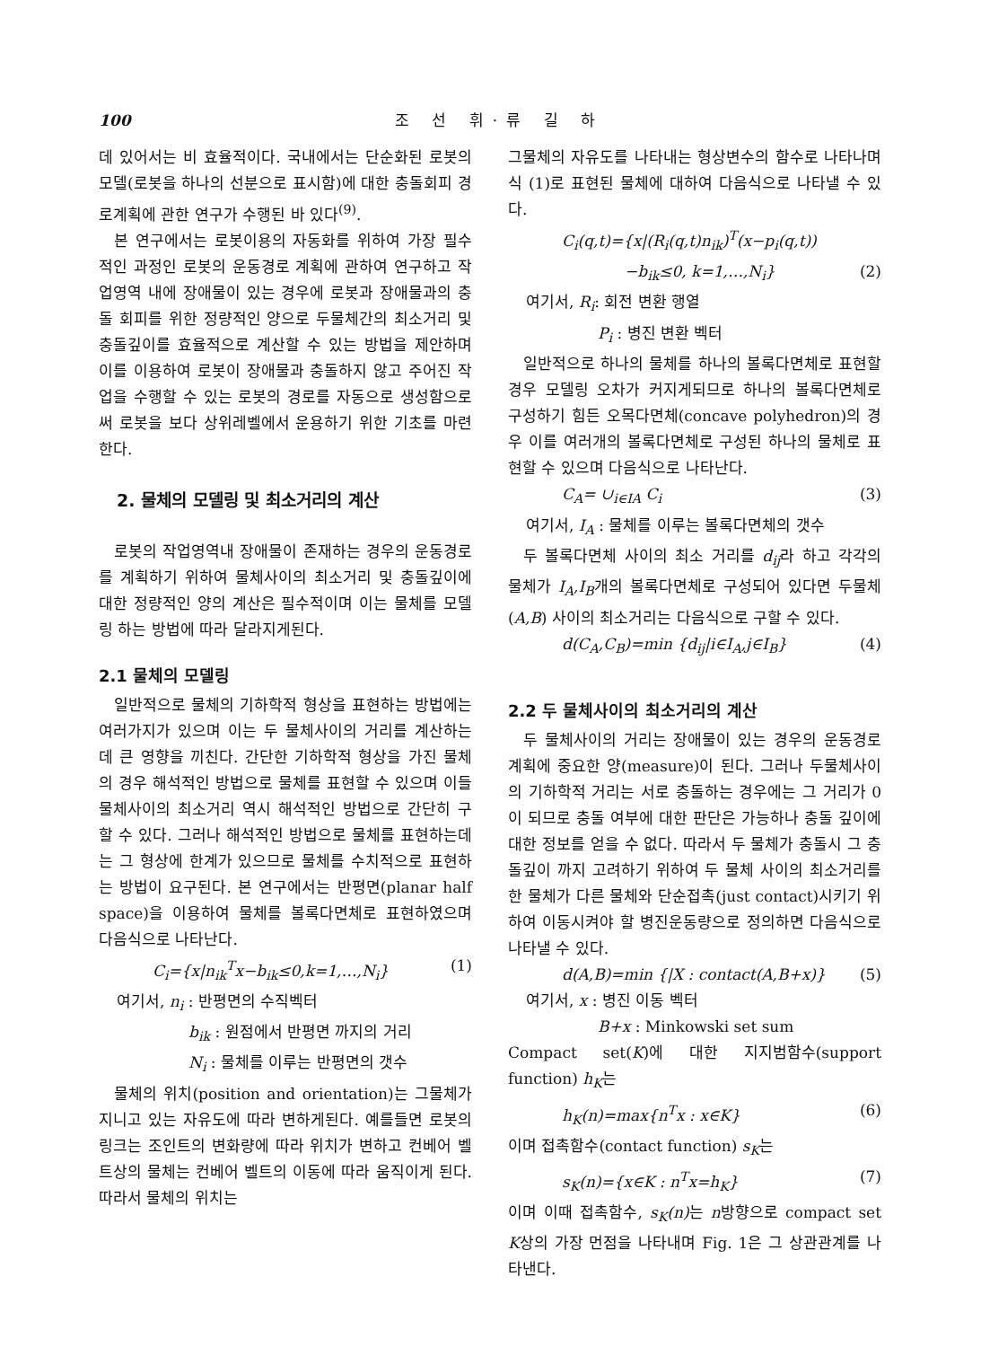100 조 선 휘·류 길 하
데 있어서는 비 효율적이다. 국내에서는 단순화된 로봇의 모델(로봇을 하나의 선분으로 표시함)에 대한 충돌회피 경로계획에 관한 연구가 수행된 바 있다<sup>(9)</sup>.
본 연구에서는 로봇이용의 자동화를 위하여 가장 필수적인 과정인 로봇의 운동경로 계획에 관하여 연구하고 작업영역 내에 장애물이 있는 경우에 로봇과 장애물과의 충돌 회피를 위한 정량적인 양으로 두물체간의 최소거리 및 충돌깊이를 효율적으로 계산할 수 있는 방법을 제안하며 이를 이용하여 로봇이 장애물과 충돌하지 않고 주어진 작업을 수행할 수 있는 로봇의 경로를 자동으로 생성함으로써 로봇을 보다 상위레벨에서 운용하기 위한 기초를 마련한다.
2. 물체의 모델링 및 최소거리의 계산
로봇의 작업영역내 장애물이 존재하는 경우의 운동경로를 계획하기 위하여 물체사이의 최소거리 및 충돌깊이에 대한 정량적인 양의 계산은 필수적이며 이는 물체를 모델링 하는 방법에 따라 달라지게된다.
2.1 물체의 모델링
일반적으로 물체의 기하학적 형상을 표현하는 방법에는 여러가지가 있으며 이는 두 물체사이의 거리를 계산하는데 큰 영향을 끼친다. 간단한 기하학적 형상을 가진 물체의 경우 해석적인 방법으로 물체를 표현할 수 있으며 이들 물체사이의 최소거리 역시 해석적인 방법으로 간단히 구할 수 있다. 그러나 해석적인 방법으로 물체를 표현하는데는 그 형상에 한계가 있으므로 물체를 수치적으로 표현하는 방법이 요구된다. 본 연구에서는 반평면(planar half space)을 이용하여 물체를 볼록다면체로 표현하였으며 다음식으로 나타난다.
C<sub>i</sub>={x|n<sub>ik</sub><sup>T</sup>x−b<sub>ik</sub>≤0,k=1,…,N<sub>i</sub>} (1)
여기서, n<sub>i</sub> : 반평면의 수직벡터
b<sub>ik</sub> : 원점에서 반평면 까지의 거리
N<sub>i</sub> : 물체를 이루는 반평면의 갯수
물체의 위치(position and orientation)는 그물체가 지니고 있는 자유도에 따라 변하게된다. 예를들면 로봇의 링크는 조인트의 변화량에 따라 위치가 변하고 컨베어 벨트상의 물체는 컨베어 벨트의 이동에 따라 움직이게 된다. 따라서 물체의 위치는
그물체의 자유도를 나타내는 형상변수의 함수로 나타나며 식 (1)로 표현된 물체에 대하여 다음식으로 나타낼 수 있다.
C<sub>i</sub>(q,t)={x|(R<sub>i</sub>(q,t)n<sub>ik</sub>)<sup>T</sup>(x−p<sub>i</sub>(q,t))
−b<sub>ik</sub>≤0, k=1,…,N<sub>i</sub>} (2)
여기서, R<sub>i</sub>: 회전 변환 행열
P<sub>i</sub> : 병진 변환 벡터
일반적으로 하나의 물체를 하나의 볼록다면체로 표현할 경우 모델링 오차가 커지게되므로 하나의 볼록다면체로 구성하기 힘든 오목다면체(concave polyhedron)의 경우 이를 여러개의 볼록다면체로 구성된 하나의 물체로 표현할 수 있으며 다음식으로 나타난다.
C<sub>A</sub>= ∪<sub>i∈IA</sub> C<sub>i</sub> (3)
여기서, I<sub>A</sub> : 물체를 이루는 볼록다면체의 갯수
두 볼록다면체 사이의 최소 거리를 d<sub>ij</sub>라 하고 각각의 물체가 I<sub>A</sub>,I<sub>B</sub>개의 볼록다면체로 구성되어 있다면 두물체(A,B) 사이의 최소거리는 다음식으로 구할 수 있다.
d(C<sub>A</sub>,C<sub>B</sub>)=min {d<sub>ij</sub>|i∈I<sub>A</sub>,j∈I<sub>B</sub>} (4)
2.2 두 물체사이의 최소거리의 계산
두 물체사이의 거리는 장애물이 있는 경우의 운동경로 계획에 중요한 양(measure)이 된다. 그러나 두물체사이의 기하학적 거리는 서로 충돌하는 경우에는 그 거리가 0이 되므로 충돌 여부에 대한 판단은 가능하나 충돌 깊이에 대한 정보를 얻을 수 없다. 따라서 두 물체가 충돌시 그 충돌깊이 까지 고려하기 위하여 두 물체 사이의 최소거리를 한 물체가 다른 물체와 단순접촉(just contact)시키기 위하여 이동시켜야 할 병진운동량으로 정의하면 다음식으로 나타낼 수 있다.
d(A,B)=min {|X : contact(A,B+x)} (5)
여기서, x : 병진 이동 벡터
B+x : Minkowski set sum
Compact set(K)에 대한 지지범함수(support function) h<sub>K</sub>는
h<sub>K</sub>(n)=max{n<sup>T</sup>x : x∈K} (6)
이며 접촉함수(contact function) s<sub>K</sub>는
s<sub>K</sub>(n)={x∈K : n<sup>T</sup>x=h<sub>K</sub>} (7)
이며 이때 접촉함수, s<sub>K</sub>(n) 는 n방향으로 compact set K상의 가장 먼점을 나타내며 Fig. 1은 그 상관관계를 나타낸다.